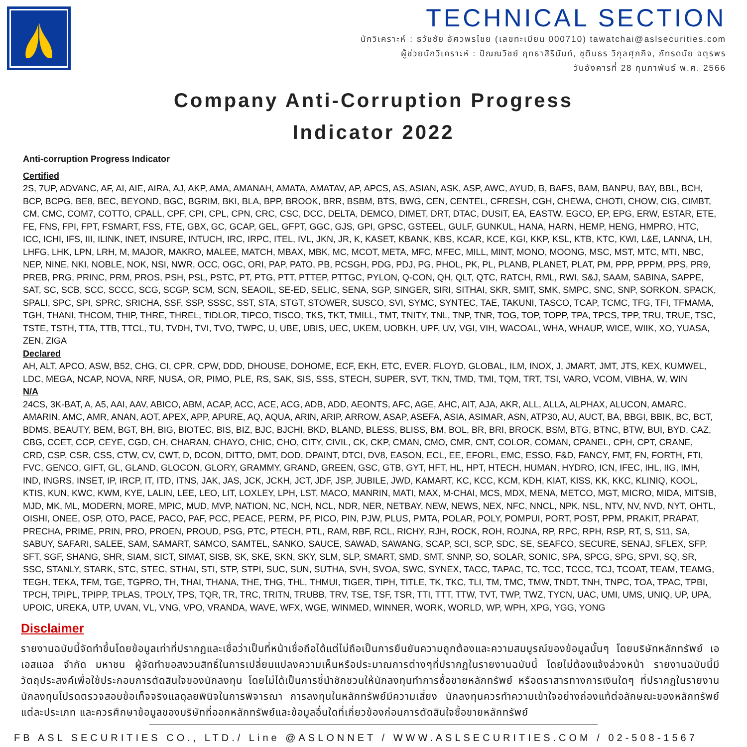TECHNICAL SECTION
นักวิเคราะห์ : ธวัชชัย อัศวพรไชย (เลขทะเบียน 000710) tawatchai@aslsecurities.com
ผู้ช่วยนักวิเคราะห์ : ปัณณวิชย์ ฤทธาสิรินันท์, ชุตินธร วิกุลศุภกิจ, ภัทรดนัย จตุรพร
วันอังคารที่ 28 กุมภาพันธ์ พ.ศ. 2566
Company Anti-Corruption Progress
Indicator 2022
Anti-corruption Progress Indicator
Certified
2S, 7UP, ADVANC, AF, AI, AIE, AIRA, AJ, AKP, AMA, AMANAH, AMATA, AMATAV, AP, APCS, AS, ASIAN, ASK, ASP, AWC, AYUD, B, BAFS, BAM, BANPU, BAY, BBL, BCH, BCP, BCPG, BE8, BEC, BEYOND, BGC, BGRIM, BKI, BLA, BPP, BROOK, BRR, BSBM, BTS, BWG, CEN, CENTEL, CFRESH, CGH, CHEWA, CHOTI, CHOW, CIG, CIMBT, CM, CMC, COM7, COTTO, CPALL, CPF, CPI, CPL, CPN, CRC, CSC, DCC, DELTA, DEMCO, DIMET, DRT, DTAC, DUSIT, EA, EASTW, EGCO, EP, EPG, ERW, ESTAR, ETE, FE, FNS, FPI, FPT, FSMART, FSS, FTE, GBX, GC, GCAP, GEL, GFPT, GGC, GJS, GPI, GPSC, GSTEEL, GULF, GUNKUL, HANA, HARN, HEMP, HENG, HMPRO, HTC, ICC, ICHI, IFS, III, ILINK, INET, INSURE, INTUCH, IRC, IRPC, ITEL, IVL, JKN, JR, K, KASET, KBANK, KBS, KCAR, KCE, KGI, KKP, KSL, KTB, KTC, KWI, L&E, LANNA, LH, LHFG, LHK, LPN, LRH, M, MAJOR, MAKRO, MALEE, MATCH, MBAX, MBK, MC, MCOT, META, MFC, MFEC, MILL, MINT, MONO, MOONG, MSC, MST, MTC, MTI, NBC, NEP, NINE, NKI, NOBLE, NOK, NSI, NWR, OCC, OGC, ORI, PAP, PATO, PB, PCSGH, PDG, PDJ, PG, PHOL, PK, PL, PLANB, PLANET, PLAT, PM, PPP, PPPM, PPS, PR9, PREB, PRG, PRINC, PRM, PROS, PSH, PSL, PSTC, PT, PTG, PTT, PTTEP, PTTGC, PYLON, Q-CON, QH, QLT, QTC, RATCH, RML, RWI, S&J, SAAM, SABINA, SAPPE, SAT, SC, SCB, SCC, SCCC, SCG, SCGP, SCM, SCN, SEAOIL, SE-ED, SELIC, SENA, SGP, SINGER, SIRI, SITHAI, SKR, SMIT, SMK, SMPC, SNC, SNP, SORKON, SPACK, SPALI, SPC, SPI, SPRC, SRICHA, SSF, SSP, SSSC, SST, STA, STGT, STOWER, SUSCO, SVI, SYMC, SYNTEC, TAE, TAKUNI, TASCO, TCAP, TCMC, TFG, TFI, TFMAMA, TGH, THANI, THCOM, THIP, THRE, THREL, TIDLOR, TIPCO, TISCO, TKS, TKT, TMILL, TMT, TNITY, TNL, TNP, TNR, TOG, TOP, TOPP, TPA, TPCS, TPP, TRU, TRUE, TSC, TSTE, TSTH, TTA, TTB, TTCL, TU, TVDH, TVI, TVO, TWPC, U, UBE, UBIS, UEC, UKEM, UOBKH, UPF, UV, VGI, VIH, WACOAL, WHA, WHAUP, WICE, WIIK, XO, YUASA, ZEN, ZIGA
Declared
AH, ALT, APCO, ASW, B52, CHG, CI, CPR, CPW, DDD, DHOUSE, DOHOME, ECF, EKH, ETC, EVER, FLOYD, GLOBAL, ILM, INOX, J, JMART, JMT, JTS, KEX, KUMWEL, LDC, MEGA, NCAP, NOVA, NRF, NUSA, OR, PIMO, PLE, RS, SAK, SIS, SSS, STECH, SUPER, SVT, TKN, TMD, TMI, TQM, TRT, TSI, VARO, VCOM, VIBHA, W, WIN
N/A
24CS, 3K-BAT, A, A5, AAI, AAV, ABICO, ABM, ACAP, ACC, ACE, ACG, ADB, ADD, AEONTS, AFC, AGE, AHC, AIT, AJA, AKR, ALL, ALLA, ALPHAX, ALUCON, AMARC, AMARIN, AMC, AMR, ANAN, AOT, APEX, APP, APURE, AQ, AQUA, ARIN, ARIP, ARROW, ASAP, ASEFA, ASIA, ASIMAR, ASN, ATP30, AU, AUCT, BA, BBGI, BBIK, BC, BCT, BDMS, BEAUTY, BEM, BGT, BH, BIG, BIOTEC, BIS, BIZ, BJC, BJCHI, BKD, BLAND, BLESS, BLISS, BM, BOL, BR, BRI, BROCK, BSM, BTG, BTNC, BTW, BUI, BYD, CAZ, CBG, CCET, CCP, CEYE, CGD, CH, CHARAN, CHAYO, CHIC, CHO, CITY, CIVIL, CK, CKP, CMAN, CMO, CMR, CNT, COLOR, COMAN, CPANEL, CPH, CPT, CRANE, CRD, CSP, CSR, CSS, CTW, CV, CWT, D, DCON, DITTO, DMT, DOD, DPAINT, DTCI, DV8, EASON, ECL, EE, EFORL, EMC, ESSO, F&D, FANCY, FMT, FN, FORTH, FTI, FVC, GENCO, GIFT, GL, GLAND, GLOCON, GLORY, GRAMMY, GRAND, GREEN, GSC, GTB, GYT, HFT, HL, HPT, HTECH, HUMAN, HYDRO, ICN, IFEC, IHL, IIG, IMH, IND, INGRS, INSET, IP, IRCP, IT, ITD, ITNS, JAK, JAS, JCK, JCKH, JCT, JDF, JSP, JUBILE, JWD, KAMART, KC, KCC, KCM, KDH, KIAT, KISS, KK, KKC, KLINIQ, KOOL, KTIS, KUN, KWC, KWM, KYE, LALIN, LEE, LEO, LIT, LOXLEY, LPH, LST, MACO, MANRIN, MATI, MAX, M-CHAI, MCS, MDX, MENA, METCO, MGT, MICRO, MIDA, MITSIB, MJD, MK, ML, MODERN, MORE, MPIC, MUD, MVP, NATION, NC, NCH, NCL, NDR, NER, NETBAY, NEW, NEWS, NEX, NFC, NNCL, NPK, NSL, NTV, NV, NVD, NYT, OHTL, OISHI, ONEE, OSP, OTO, PACE, PACO, PAF, PCC, PEACE, PERM, PF, PICO, PIN, PJW, PLUS, PMTA, POLAR, POLY, POMPUI, PORT, POST, PPM, PRAKIT, PRAPAT, PRECHA, PRIME, PRIN, PRO, PROEN, PROUD, PSG, PTC, PTECH, PTL, RAM, RBF, RCL, RICHY, RJH, ROCK, ROH, ROJNA, RP, RPC, RPH, RSP, RT, S, S11, SA, SABUY, SAFARI, SALEE, SAM, SAMART, SAMCO, SAMTEL, SANKO, SAUCE, SAWAD, SAWANG, SCAP, SCI, SCP, SDC, SE, SEAFCO, SECURE, SENAJ, SFLEX, SFP, SFT, SGF, SHANG, SHR, SIAM, SICT, SIMAT, SISB, SK, SKE, SKN, SKY, SLM, SLP, SMART, SMD, SMT, SNNP, SO, SOLAR, SONIC, SPA, SPCG, SPG, SPVI, SQ, SR, SSC, STANLY, STARK, STC, STEC, STHAI, STI, STP, STPI, SUC, SUN, SUTHA, SVH, SVOA, SWC, SYNEX, TACC, TAPAC, TC, TCC, TCCC, TCJ, TCOAT, TEAM, TEAMG, TEGH, TEKA, TFM, TGE, TGPRO, TH, THAI, THANA, THE, THG, THL, THMUI, TIGER, TIPH, TITLE, TK, TKC, TLI, TM, TMC, TMW, TNDT, TNH, TNPC, TOA, TPAC, TPBI, TPCH, TPIPL, TPIPP, TPLAS, TPOLY, TPS, TQR, TR, TRC, TRITN, TRUBB, TRV, TSE, TSF, TSR, TTI, TTT, TTW, TVT, TWP, TWZ, TYCN, UAC, UMI, UMS, UNIQ, UP, UPA, UPOIC, UREKA, UTP, UVAN, VL, VNG, VPO, VRANDA, WAVE, WFX, WGE, WINMED, WINNER, WORK, WORLD, WP, WPH, XPG, YGG, YONG
Disclaimer
รายงานฉบับนี้จัดทำขึ้นโดยข้อมูลเท่าที่ปรากฏและเชื่อว่าเป็นที่หน้าเชื่อถือได้แต่ไม่ถือเป็นการยืนยันความถูกต้องและความสมบูรณ์ของข้อมูลนั้นๆ โดยบริษัทหลักทรัพย์ เอเอสแอล จำกัด มหาชน ผู้จัดทำขอสงวนสิทธิ์ในการเปลี่ยนแปลงความเห็นหรือประมาณการต่างๆที่ปรากฏในรายงานฉบับนี้ โดยไม่ต้องแจ้งล่วงหน้า รายงานฉบับนี้มีวัตถุประสงค์เพื่อใช้ประกอบการตัดสินใจของนักลงทุน โดยไม่ได้เป็นการชี้นำชักชวนให้นักลงทุนทำการซื้อขายหลักทรัพย์ หรือตราสารทางการเงินใดๆ ที่ปรากฏในรายงาน นักลงทุนโปรดตรวจสอบข้อเท็จจริงแลดุลยพินิจในการพิจารณา การลงทุนในหลักทรัพย์มีความเสี่ยง นักลงทุนควรทำความเข้าใจอย่างถ่องแท้ต่อลักษณะของหลักทรัพย์แต่ละประเภท และควรศึกษาข้อมูลของบริษัทที่ออกหลักทรัพย์และข้อมูลอื่นใดที่เกี่ยวข้องก่อนการตัดสินใจซื้อขายหลักทรัพย์
FB ASL SECURITIES CO., LTD./ Line @ASLONNET / WWW.ASLSECURITIES.COM / 02-508-1567